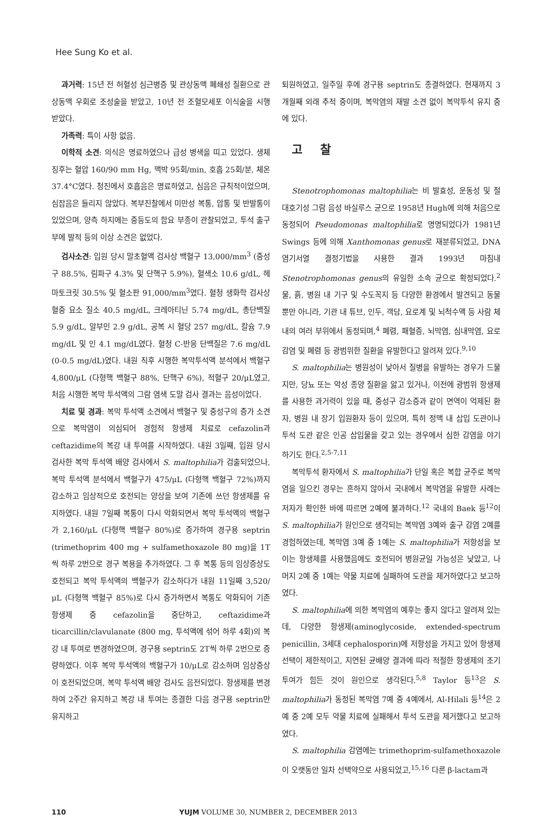Hee Sung Ko et al.
과거력: 15년 전 허혈성 심근병증 및 관상동맥 폐쇄성 질환으로 관상동맥 우회로 조성술을 받았고, 10년 전 조혈모세포 이식술을 시행 받았다.
가족력: 특이 사항 없음.
이학적 소견: 의식은 명료하였으나 급성 병색을 띠고 있었다. 생체 징후는 혈압 160/90 mm Hg, 맥박 95회/min, 호흡 25회/분, 체온 37.4°C였다. 청진에서 호흡음은 명료하였고, 심음은 규칙적이었으며, 심잡음은 들리지 않았다. 복부진찰에서 미만성 복통, 압통 및 반발통이 있었으며, 양측 하지에는 중등도의 함요 부종이 관찰되었고, 투석 출구부에 발적 등의 이상 소견은 없었다.
검사소견: 입원 당시 말초혈액 검사상 백혈구 13,000/mm<sup>3</sup> (중성구 88.5%, 림파구 4.3% 및 단핵구 5.9%), 혈색소 10.6 g/dL, 헤마토크릿 30.5% 및 혈소판 91,000/mm<sup>3</sup>였다. 혈청 생화학 검사상 혈중 요소 질소 40.5 mg/dL, 크레아티닌 5.74 mg/dL, 총단백질 5.9 g/dL, 알부민 2.9 g/dL, 공복 시 혈당 257 mg/dL, 칼슘 7.9 mg/dL 및 인 4.1 mg/dL였다. 혈청 C-반응 단백질은 7.6 mg/dL (0-0.5 mg/dL)였다. 내원 직후 시행한 복막투석액 분석에서 백혈구 4,800/μL (다형핵 백혈구 88%, 단핵구 6%), 적혈구 20/μL였고, 처음 시행한 복막 투석액의 그람 염색 도말 검사 결과는 음성이었다.
치료 및 경과: 복막 투석액 소견에서 백혈구 및 중성구의 증가 소견으로 복막염이 의심되어 경험적 항생제 치료로 cefazolin과 ceftazidime의 복강 내 투여를 시작하였다. 내원 3일째, 입원 당시 검사한 복막 투석액 배양 검사에서 S. maltophilia가 검출되었으나, 복막 투석액 분석에서 백혈구가 475/μL (다형핵 백혈구 72%)까지 감소하고 임상적으로 호전되는 양상을 보여 기존에 쓰던 항생제를 유지하였다. 내원 7일째 복통이 다시 악화되면서 복막 투석액의 백혈구가 2,160/μL (다형핵 백혈구 80%)로 증가하여 경구용 septrin (trimethoprim 400 mg + sulfamethoxazole 80 mg)을 1T씩 하루 2번으로 경구 복용을 추가하였다. 그 후 복통 등의 임상증상도 호전되고 복막 투석액의 백혈구가 감소하다가 내원 11일째 3,520/μL (다형핵 백혈구 85%)로 다시 증가하면서 복통도 악화되어 기존 항생제 중 cefazolin을 중단하고, ceftazidime과 ticarcillin/clavulanate (800 mg, 투석액에 섞어 하루 4회)의 복강 내 투여로 변경하였으며, 경구용 septrin도 2T씩 하루 2번으로 증량하였다. 이후 복막 투석액의 백혈구가 10/μL로 감소하며 임상증상이 호전되었으며, 복막 투석액 배양 검사도 음전되었다. 항생제를 변경하여 2주간 유지하고 복강 내 투여는 종결한 다음 경구용 septrin만 유지하고
퇴원하였고, 일주일 후에 경구용 septrin도 종결하였다. 현재까지 3개월째 외래 추적 중이며, 복막염의 재발 소견 없이 복막투석 유지 중에 있다.
고 찰
Stenotrophomonas maltophilia는 비 발효성, 운동성 및 절대호기성 그람 음성 바실루스 균으로 1958년 Hugh에 의해 처음으로 동정되어 Pseudomonas maltophilia로 명명되었다가 1981년 Swings 등에 의해 Xanthomonas genus로 재분류되었고, DNA 염기서열 결정기법을 사용한 결과 1993년 마침내 Stenotrophomonas genus의 유일한 소속 균으로 확정되었다.<sup>2</sup> 물, 흙, 병원 내 기구 및 수도꼭지 등 다양한 환경에서 발견되고 동물 뿐만 아니라, 기관 내 튜브, 인두, 객담, 요로계 및 뇌척수액 등 사람 체내의 여러 부위에서 동정되며,<sup>4</sup> 폐렴, 패혈증, 뇌막염, 심내막염, 요로감염 및 폐렴 등 광범위한 질환을 유발한다고 알려져 있다.<sup>9,10</sup>
S. maltophilia는 병원성이 낮아서 질병을 유발하는 경우가 드물지만, 당뇨 또는 악성 종양 질환을 앓고 있거나, 이전에 광범위 항생제를 사용한 과거력이 있을 때, 중성구 감소증과 같이 면역이 억제된 환자, 병원 내 장기 입원환자 등이 있으며, 특히 정맥 내 삽입 도관이나 투석 도관 같은 인공 삽입물을 갖고 있는 경우에서 심한 감염을 야기 하기도 한다.<sup>2,5-7,11</sup>
복막투석 환자에서 S. maltophilia가 단일 혹은 복합 균주로 복막염을 일으킨 경우는 흔하지 않아서 국내에서 복막염을 유발한 사례는 저자가 확인한 바에 따르면 2예에 불과하다.<sup>12</sup> 국내의 Baek 등<sup>12</sup>이 S. maltophilia가 원인으로 생각되는 복막염 3예와 출구 감염 2예를 경험하였는데, 복막염 3예 중 1예는 S. maltophilia가 저항성을 보이는 항생제를 사용했음에도 호전되어 병원균일 가능성은 낮았고, 나머지 2예 중 1예는 약물 치료에 실패하여 도관을 제거하였다고 보고하였다.
S. maltophilia에 의한 복막염의 예후는 좋지 않다고 알려져 있는데, 다양한 항생제(aminoglycoside, extended-spectrum penicillin, 3세대 cephalosporin)에 저항성을 가지고 있어 항생제 선택이 제한적이고, 지연된 균배양 결과에 따라 적절한 항생제의 조기 투여가 힘든 것이 원인으로 생각된다.<sup>5,8</sup> Taylor 등<sup>13</sup>은 S. maltophilia가 동정된 복막염 7예 중 4예에서, Al-Hilali 등<sup>14</sup>은 2예 중 2예 모두 약물 치료에 실패해서 투석 도관을 제거했다고 보고하였다.
S. maltophilia 감염에는 trimethoprim-sulfamethoxazole이 오랫동안 일차 선택약으로 사용되었고,<sup>15,16</sup> 다른 β-lactam과
110 YUJM VOLUME 30, NUMBER 2, DECEMBER 2013